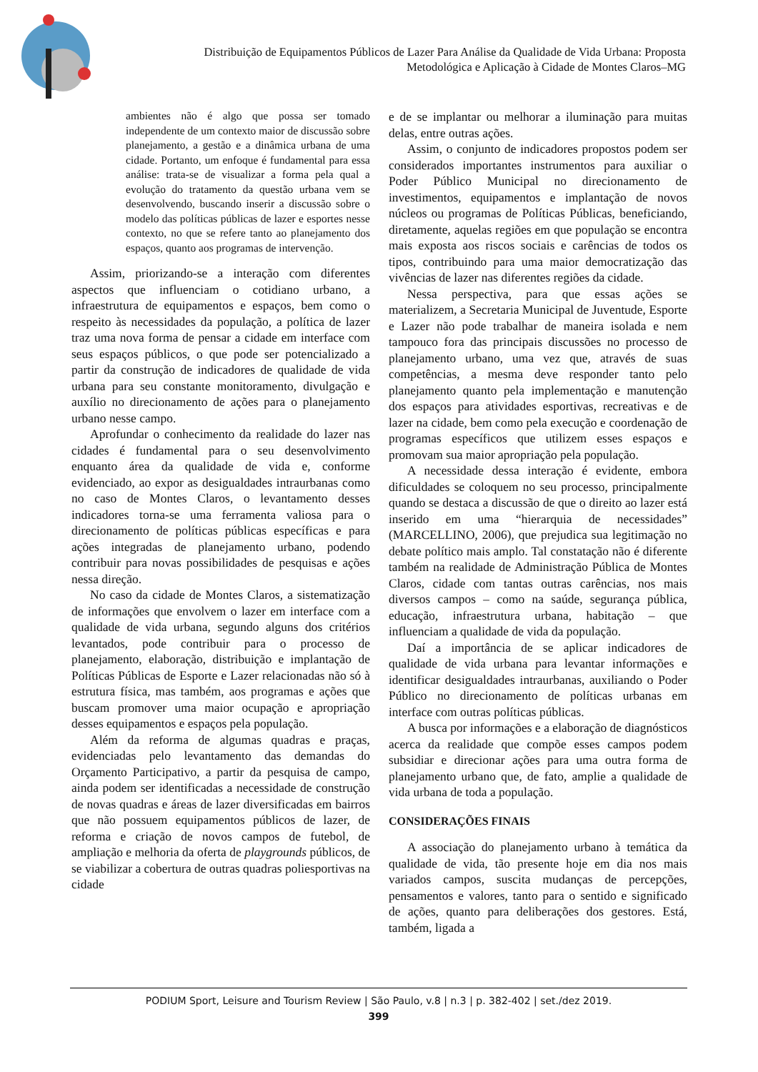Distribuição de Equipamentos Públicos de Lazer Para Análise da Qualidade de Vida Urbana: Proposta
Metodológica e Aplicação à Cidade de Montes Claros–MG
ambientes não é algo que possa ser tomado independente de um contexto maior de discussão sobre planejamento, a gestão e a dinâmica urbana de uma cidade. Portanto, um enfoque é fundamental para essa análise: trata-se de visualizar a forma pela qual a evolução do tratamento da questão urbana vem se desenvolvendo, buscando inserir a discussão sobre o modelo das políticas públicas de lazer e esportes nesse contexto, no que se refere tanto ao planejamento dos espaços, quanto aos programas de intervenção.
Assim, priorizando-se a interação com diferentes aspectos que influenciam o cotidiano urbano, a infraestrutura de equipamentos e espaços, bem como o respeito às necessidades da população, a política de lazer traz uma nova forma de pensar a cidade em interface com seus espaços públicos, o que pode ser potencializado a partir da construção de indicadores de qualidade de vida urbana para seu constante monitoramento, divulgação e auxílio no direcionamento de ações para o planejamento urbano nesse campo.
Aprofundar o conhecimento da realidade do lazer nas cidades é fundamental para o seu desenvolvimento enquanto área da qualidade de vida e, conforme evidenciado, ao expor as desigualdades intraurbanas como no caso de Montes Claros, o levantamento desses indicadores torna-se uma ferramenta valiosa para o direcionamento de políticas públicas específicas e para ações integradas de planejamento urbano, podendo contribuir para novas possibilidades de pesquisas e ações nessa direção.
No caso da cidade de Montes Claros, a sistematização de informações que envolvem o lazer em interface com a qualidade de vida urbana, segundo alguns dos critérios levantados, pode contribuir para o processo de planejamento, elaboração, distribuição e implantação de Políticas Públicas de Esporte e Lazer relacionadas não só à estrutura física, mas também, aos programas e ações que buscam promover uma maior ocupação e apropriação desses equipamentos e espaços pela população.
Além da reforma de algumas quadras e praças, evidenciadas pelo levantamento das demandas do Orçamento Participativo, a partir da pesquisa de campo, ainda podem ser identificadas a necessidade de construção de novas quadras e áreas de lazer diversificadas em bairros que não possuem equipamentos públicos de lazer, de reforma e criação de novos campos de futebol, de ampliação e melhoria da oferta de playgrounds públicos, de se viabilizar a cobertura de outras quadras poliesportivas na cidade
e de se implantar ou melhorar a iluminação para muitas delas, entre outras ações.
Assim, o conjunto de indicadores propostos podem ser considerados importantes instrumentos para auxiliar o Poder Público Municipal no direcionamento de investimentos, equipamentos e implantação de novos núcleos ou programas de Políticas Públicas, beneficiando, diretamente, aquelas regiões em que população se encontra mais exposta aos riscos sociais e carências de todos os tipos, contribuindo para uma maior democratização das vivências de lazer nas diferentes regiões da cidade.
Nessa perspectiva, para que essas ações se materializem, a Secretaria Municipal de Juventude, Esporte e Lazer não pode trabalhar de maneira isolada e nem tampouco fora das principais discussões no processo de planejamento urbano, uma vez que, através de suas competências, a mesma deve responder tanto pelo planejamento quanto pela implementação e manutenção dos espaços para atividades esportivas, recreativas e de lazer na cidade, bem como pela execução e coordenação de programas específicos que utilizem esses espaços e promovam sua maior apropriação pela população.
A necessidade dessa interação é evidente, embora dificuldades se coloquem no seu processo, principalmente quando se destaca a discussão de que o direito ao lazer está inserido em uma “hierarquia de necessidades” (MARCELLINO, 2006), que prejudica sua legitimação no debate político mais amplo. Tal constatação não é diferente também na realidade de Administração Pública de Montes Claros, cidade com tantas outras carências, nos mais diversos campos – como na saúde, segurança pública, educação, infraestrutura urbana, habitação – que influenciam a qualidade de vida da população.
Daí a importância de se aplicar indicadores de qualidade de vida urbana para levantar informações e identificar desigualdades intraurbanas, auxiliando o Poder Público no direcionamento de políticas urbanas em interface com outras políticas públicas.
A busca por informações e a elaboração de diagnósticos acerca da realidade que compõe esses campos podem subsidiar e direcionar ações para uma outra forma de planejamento urbano que, de fato, amplie a qualidade de vida urbana de toda a população.
CONSIDERAÇÕES FINAIS
A associação do planejamento urbano à temática da qualidade de vida, tão presente hoje em dia nos mais variados campos, suscita mudanças de percepções, pensamentos e valores, tanto para o sentido e significado de ações, quanto para deliberações dos gestores. Está, também, ligada a
PODIUM Sport, Leisure and Tourism Review | São Paulo, v.8 | n.3 | p. 382-402 | set./dez 2019.
399